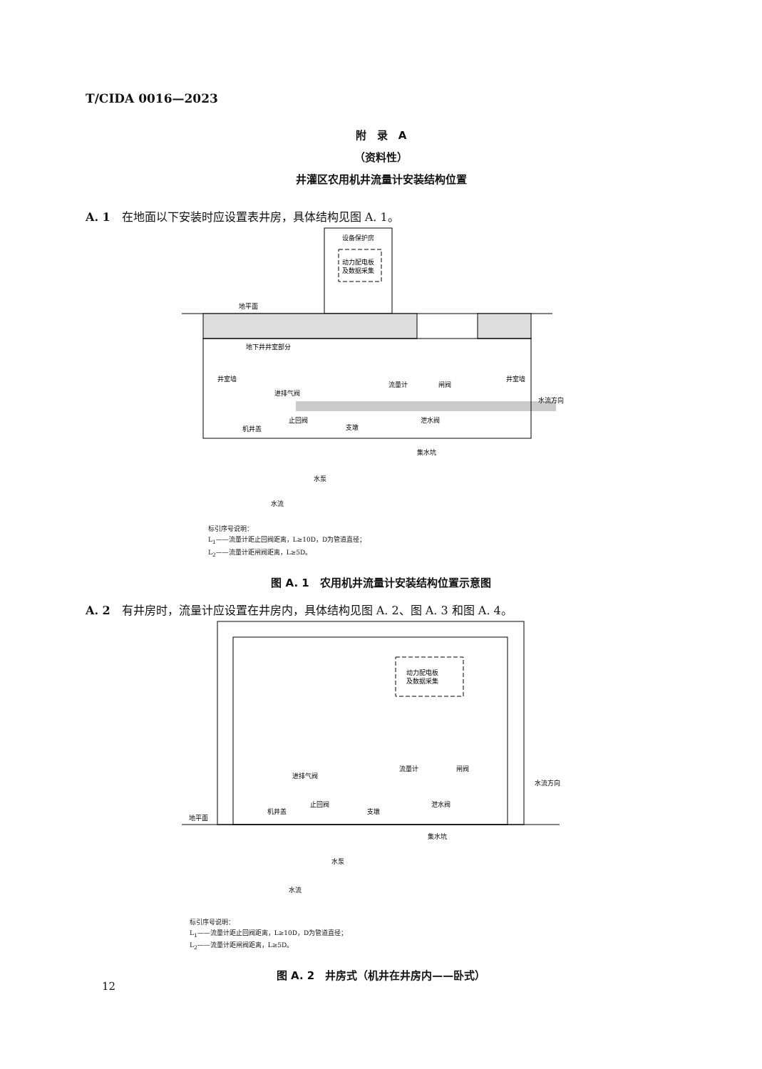T/CIDA 0016—2023
附　录　A
（资料性）
井灌区农用机井流量计安装结构位置
A. 1　在地面以下安装时应设置表井房，具体结构见图 A. 1。
设备保护房
动力配电板
及数据采集
地平面
地下井井室部分
井室墙
井室墙
进排气阀
流量计
闸阀
水流方向
止回阀
支墩
泄水阀
机井盖
集水坑
水泵
水流
标引序号说明：
L<sub>1</sub>——流量计距止回阀距离，L≥10D，D为管道直径；
L<sub>2</sub>——流量计距闸阀距离，L≥5D。
图 A. 1　农用机井流量计安装结构位置示意图
A. 2　有井房时，流量计应设置在井房内，具体结构见图 A. 2、图 A. 3 和图 A. 4。
动力配电板
及数据采集
地平面
进排气阀
流量计
闸阀
水流方向
止回阀
支墩
泄水阀
机井盖
集水坑
水泵
水流
标引序号说明：
L<sub>1</sub>——流量计距止回阀距离，L≥10D，D为管道直径；
L<sub>2</sub>——流量计距闸阀距离，L≥5D。
图 A. 2　井房式（机井在井房内——卧式）
12